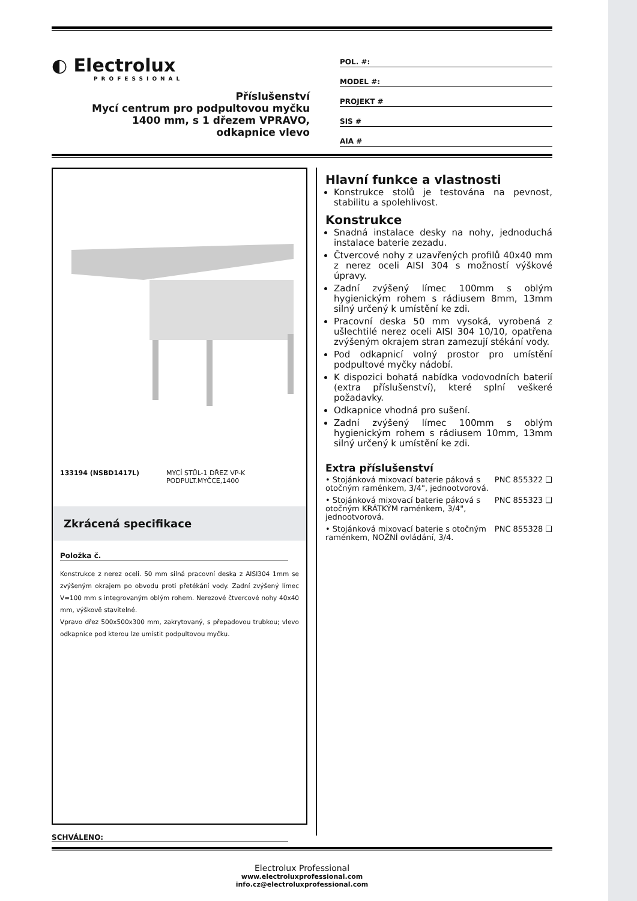◐ Electrolux
PROFESSIONAL
Příslušenství
Mycí centrum pro podpultovou myčku
1400 mm, s 1 dřezem VPRAVO,
odkapnice vlevo
POL. #:
MODEL #:
PROJEKT #
SIS #
AIA #
133194 (NSBD1417L) MYCÍ STŮL-1 DŘEZ VP-K PODPULT.MYČCE,1400
Zkrácená specifikace
Položka č.
Konstrukce z nerez oceli. 50 mm silná pracovní deska z AISI304 1mm se zvýšeným okrajem po obvodu proti přetékání vody. Zadní zvýšený límec V=100 mm s integrovaným oblým rohem. Nerezové čtvercové nohy 40x40 mm, výškově stavitelné.
Vpravo dřez 500x500x300 mm, zakrytovaný, s přepadovou trubkou; vlevo odkapnice pod kterou lze umístit podpultovou myčku.
SCHVÁLENO:
Hlavní funkce a vlastnosti
Konstrukce stolů je testována na pevnost, stabilitu a spolehlivost.
Konstrukce
Snadná instalace desky na nohy, jednoduchá instalace baterie zezadu.
Čtvercové nohy z uzavřených profilů 40x40 mm z nerez oceli AISI 304 s možností výškové úpravy.
Zadní zvýšený límec 100mm s oblým hygienickým rohem s rádiusem 8mm, 13mm silný určený k umístění ke zdi.
Pracovní deska 50 mm vysoká, vyrobená z ušlechtilé nerez oceli AISI 304 10/10, opatřena zvýšeným okrajem stran zamezují stékání vody.
Pod odkapnicí volný prostor pro umístění podpultové myčky nádobí.
K dispozici bohatá nabídka vodovodních baterií (extra příslušenství), které splní veškeré požadavky.
Odkapnice vhodná pro sušení.
Zadní zvýšený límec 100mm s oblým hygienickým rohem s rádiusem 10mm, 13mm silný určený k umístění ke zdi.
Extra příslušenství
• Stojánková mixovací baterie páková s otočným raménkem, 3/4", jednootvorová. PNC 855322 ❑
• Stojánková mixovací baterie páková s otočným KRÁTKÝM raménkem, 3/4", jednootvorová. PNC 855323 ❑
• Stojánková mixovací baterie s otočným raménkem, NOŽNÍ ovládání, 3/4. PNC 855328 ❑
Electrolux Professional
www.electroluxprofessional.com
info.cz@electroluxprofessional.com